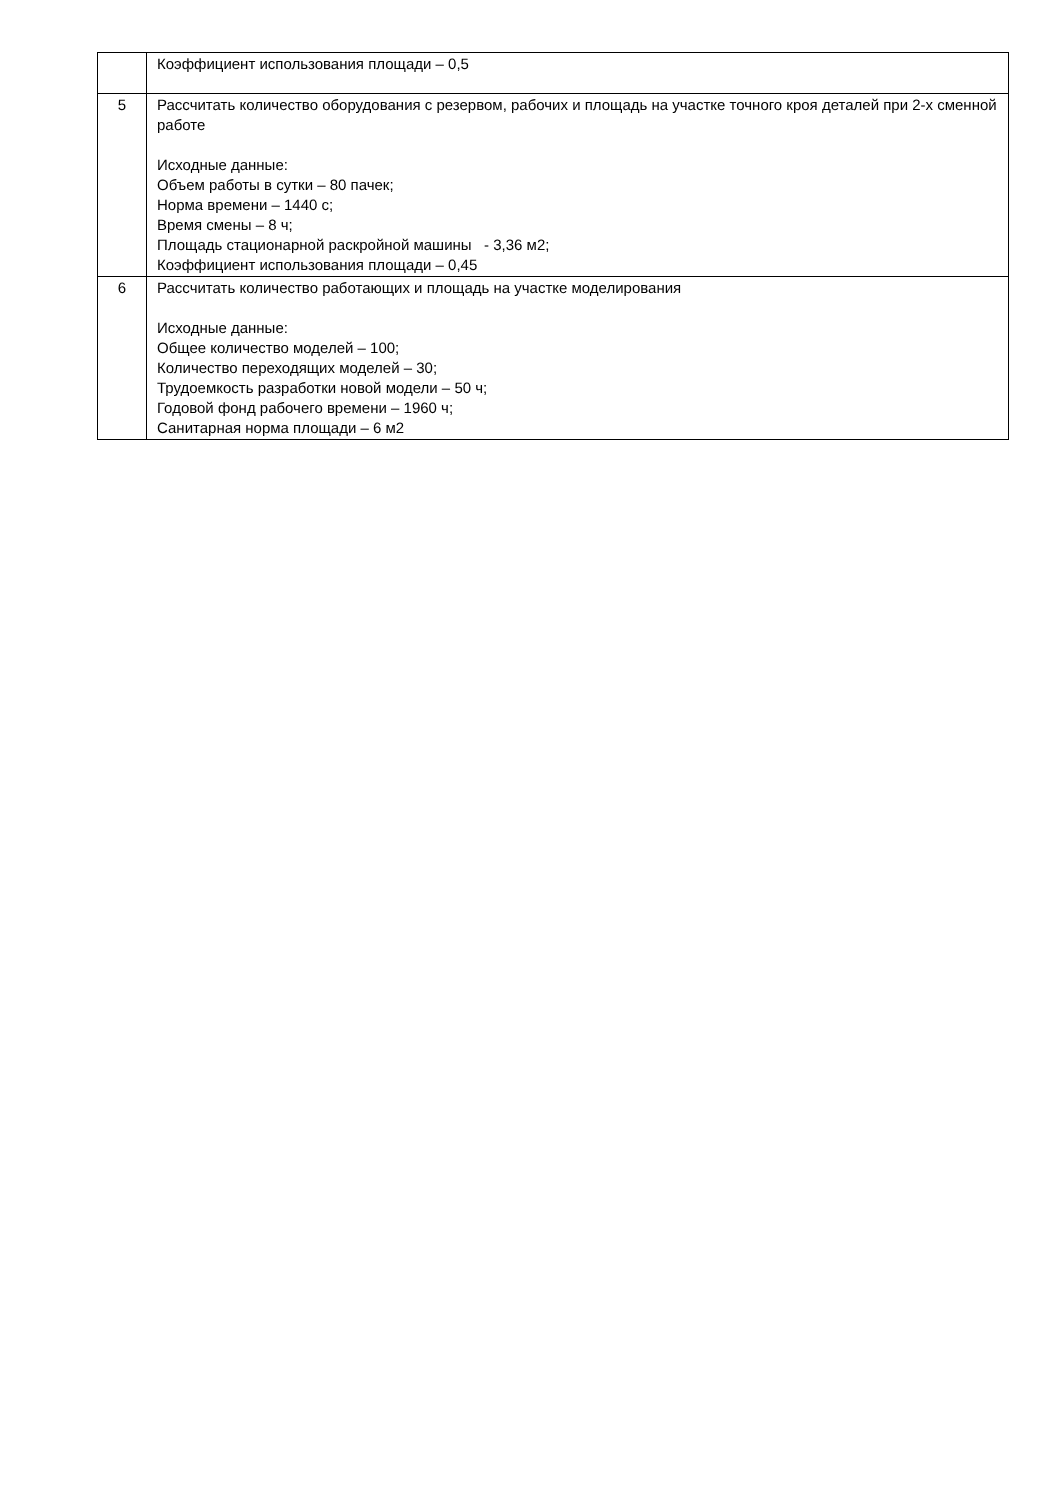| | Коэффициент использования площади – 0,5 |
| 5 | Рассчитать количество оборудования с резервом, рабочих и площадь на участке точного кроя деталей при 2-х сменной работе Исходные данные: Объем работы в сутки – 80 пачек; Норма времени – 1440 с; Время смены – 8 ч; Площадь стационарной раскройной машины - 3,36 м2; Коэффициент использования площади – 0,45 |
| 6 | Рассчитать количество работающих и площадь на участке моделирования Исходные данные: Общее количество моделей – 100; Количество переходящих моделей – 30; Трудоемкость разработки новой модели – 50 ч; Годовой фонд рабочего времени – 1960 ч; Санитарная норма площади – 6 м2 |